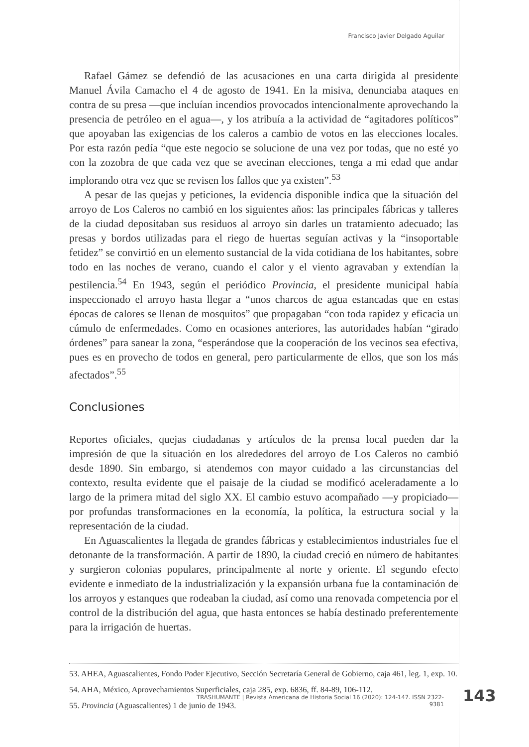Francisco Javier Delgado Aguilar
Rafael Gámez se defendió de las acusaciones en una carta dirigida al presidente Manuel Ávila Camacho el 4 de agosto de 1941. En la misiva, denunciaba ataques en contra de su presa —que incluían incendios provocados intencionalmente aprovechando la presencia de petróleo en el agua—, y los atribuía a la actividad de “agitadores políticos” que apoyaban las exigencias de los caleros a cambio de votos en las elecciones locales. Por esta razón pedía “que este negocio se solucione de una vez por todas, que no esté yo con la zozobra de que cada vez que se avecinan elecciones, tenga a mi edad que andar implorando otra vez que se revisen los fallos que ya existen”.<sup>53</sup>
A pesar de las quejas y peticiones, la evidencia disponible indica que la situación del arroyo de Los Caleros no cambió en los siguientes años: las principales fábricas y talleres de la ciudad depositaban sus residuos al arroyo sin darles un tratamiento adecuado; las presas y bordos utilizadas para el riego de huertas seguían activas y la “insoportable fetidez” se convirtió en un elemento sustancial de la vida cotidiana de los habitantes, sobre todo en las noches de verano, cuando el calor y el viento agravaban y extendían la pestilencia.<sup>54</sup> En 1943, según el periódico Provincia, el presidente municipal había inspeccionado el arroyo hasta llegar a “unos charcos de agua estancadas que en estas épocas de calores se llenan de mosquitos” que propagaban “con toda rapidez y eficacia un cúmulo de enfermedades. Como en ocasiones anteriores, las autoridades habían “girado órdenes” para sanear la zona, “esperándose que la cooperación de los vecinos sea efectiva, pues es en provecho de todos en general, pero particularmente de ellos, que son los más afectados”.<sup>55</sup>
Conclusiones
Reportes oficiales, quejas ciudadanas y artículos de la prensa local pueden dar la impresión de que la situación en los alrededores del arroyo de Los Caleros no cambió desde 1890. Sin embargo, si atendemos con mayor cuidado a las circunstancias del contexto, resulta evidente que el paisaje de la ciudad se modificó aceleradamente a lo largo de la primera mitad del siglo XX. El cambio estuvo acompañado —y propiciado— por profundas transformaciones en la economía, la política, la estructura social y la representación de la ciudad.
En Aguascalientes la llegada de grandes fábricas y establecimientos industriales fue el detonante de la transformación. A partir de 1890, la ciudad creció en número de habitantes y surgieron colonias populares, principalmente al norte y oriente. El segundo efecto evidente e inmediato de la industrialización y la expansión urbana fue la contaminación de los arroyos y estanques que rodeaban la ciudad, así como una renovada competencia por el control de la distribución del agua, que hasta entonces se había destinado preferentemente para la irrigación de huertas.
53. AHEA, Aguascalientes, Fondo Poder Ejecutivo, Sección Secretaría General de Gobierno, caja 461, leg. 1, exp. 10.
54. AHA, México, Aprovechamientos Superficiales, caja 285, exp. 6836, ff. 84-89, 106-112.
55. Provincia (Aguascalientes) 1 de junio de 1943.
TRASHUMANTE | Revista Americana de Historia Social 16 (2020): 124-147. ISSN 2322-9381
143